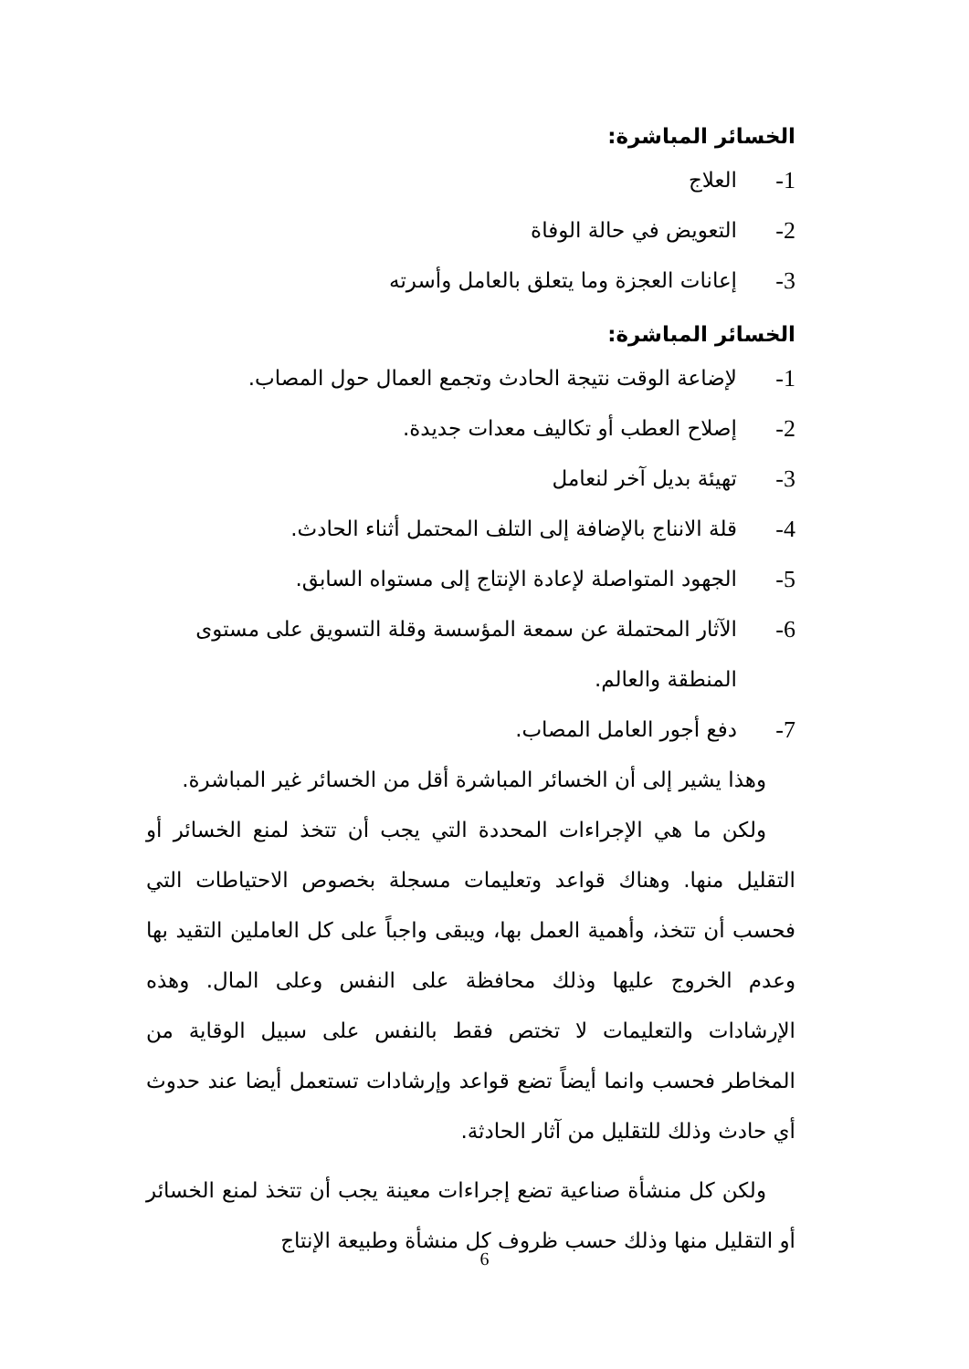الخسائر المباشرة:
1- العلاج
2- التعويض في حالة الوفاة
3- إعانات العجزة وما يتعلق بالعامل وأسرته
الخسائر المباشرة:
1- لإضاعة الوقت نتيجة الحادث وتجمع العمال حول المصاب.
2- إصلاح العطب أو تكاليف معدات جديدة.
3- تهيئة بديل آخر لنعامل
4- قلة الانناج بالإضافة إلى التلف المحتمل أثناء الحادث.
5- الجهود المتواصلة لإعادة الإنتاج إلى مستواه السابق.
6- الآثار المحتملة عن سمعة المؤسسة وقلة التسويق على مستوى المنطقة والعالم.
7- دفع أجور العامل المصاب.
وهذا يشير إلى أن الخسائر المباشرة أقل من الخسائر غير المباشرة.
ولكن ما هي الإجراءات المحددة التي يجب أن تتخذ لمنع الخسائر أو التقليل منها. وهناك قواعد وتعليمات مسجلة بخصوص الاحتياطات التي فحسب أن تتخذ، وأهمية العمل بها، ويبقى واجباً على كل العاملين التقيد بها وعدم الخروج عليها وذلك محافظة على النفس وعلى المال. وهذه الإرشادات والتعليمات لا تختص فقط بالنفس على سبيل الوقاية من المخاطر فحسب وانما أيضاً تضع قواعد وإرشادات تستعمل أيضا عند حدوث أي حادث وذلك للتقليل من آثار الحادثة.
ولكن كل منشأة صناعية تضع إجراءات معينة يجب أن تتخذ لمنع الخسائر أو التقليل منها وذلك حسب ظروف كل منشأة وطبيعة الإنتاج
6